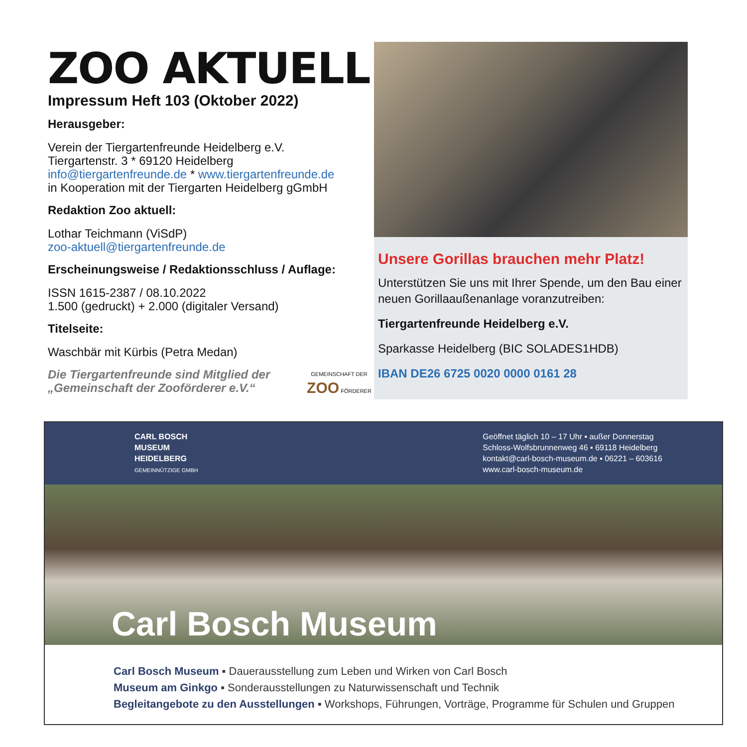ZOO AKTUELL
Impressum Heft 103 (Oktober 2022)
Herausgeber:
Verein der Tiergartenfreunde Heidelberg e.V.
Tiergartenstr. 3 * 69120 Heidelberg
info@tiergartenfreunde.de * www.tiergartenfreunde.de
in Kooperation mit der Tiergarten Heidelberg gGmbH
Redaktion Zoo aktuell:
Lothar Teichmann (ViSdP)
zoo-aktuell@tiergartenfreunde.de
Erscheinungsweise / Redaktionsschluss / Auflage:
ISSN 1615-2387 / 08.10.2022
1.500 (gedruckt) + 2.000 (digitaler Versand)
Titelseite:
Waschbär mit Kürbis (Petra Medan)
Die Tiergartenfreunde sind Mitglied der
„Gemeinschaft der Zooförderer e.V.“
GEMEINSCHAFT DER ZOO FÖRDERER
Unsere Gorillas brauchen mehr Platz!
Unterstützen Sie uns mit Ihrer Spende, um den Bau einer neuen Gorillaaußenanlage voranzutreiben:
Tiergartenfreunde Heidelberg e.V.
Sparkasse Heidelberg (BIC SOLADES1HDB)
IBAN DE26 6725 0020 0000 0161 28
CARL BOSCH
MUSEUM
HEIDELBERG
GEMEINNÜTZIGE GMBH
Geöffnet täglich 10 – 17 Uhr ▪ außer Donnerstag
Schloss-Wolfsbrunnenweg 46 ▪ 69118 Heidelberg
kontakt@carl-bosch-museum.de ▪ 06221 – 603616
www.carl-bosch-museum.de
Carl Bosch Museum
Carl Bosch Museum ▪ Dauerausstellung zum Leben und Wirken von Carl Bosch
Museum am Ginkgo ▪ Sonderausstellungen zu Naturwissenschaft und Technik
Begleitangebote zu den Ausstellungen ▪ Workshops, Führungen, Vorträge, Programme für Schulen und Gruppen